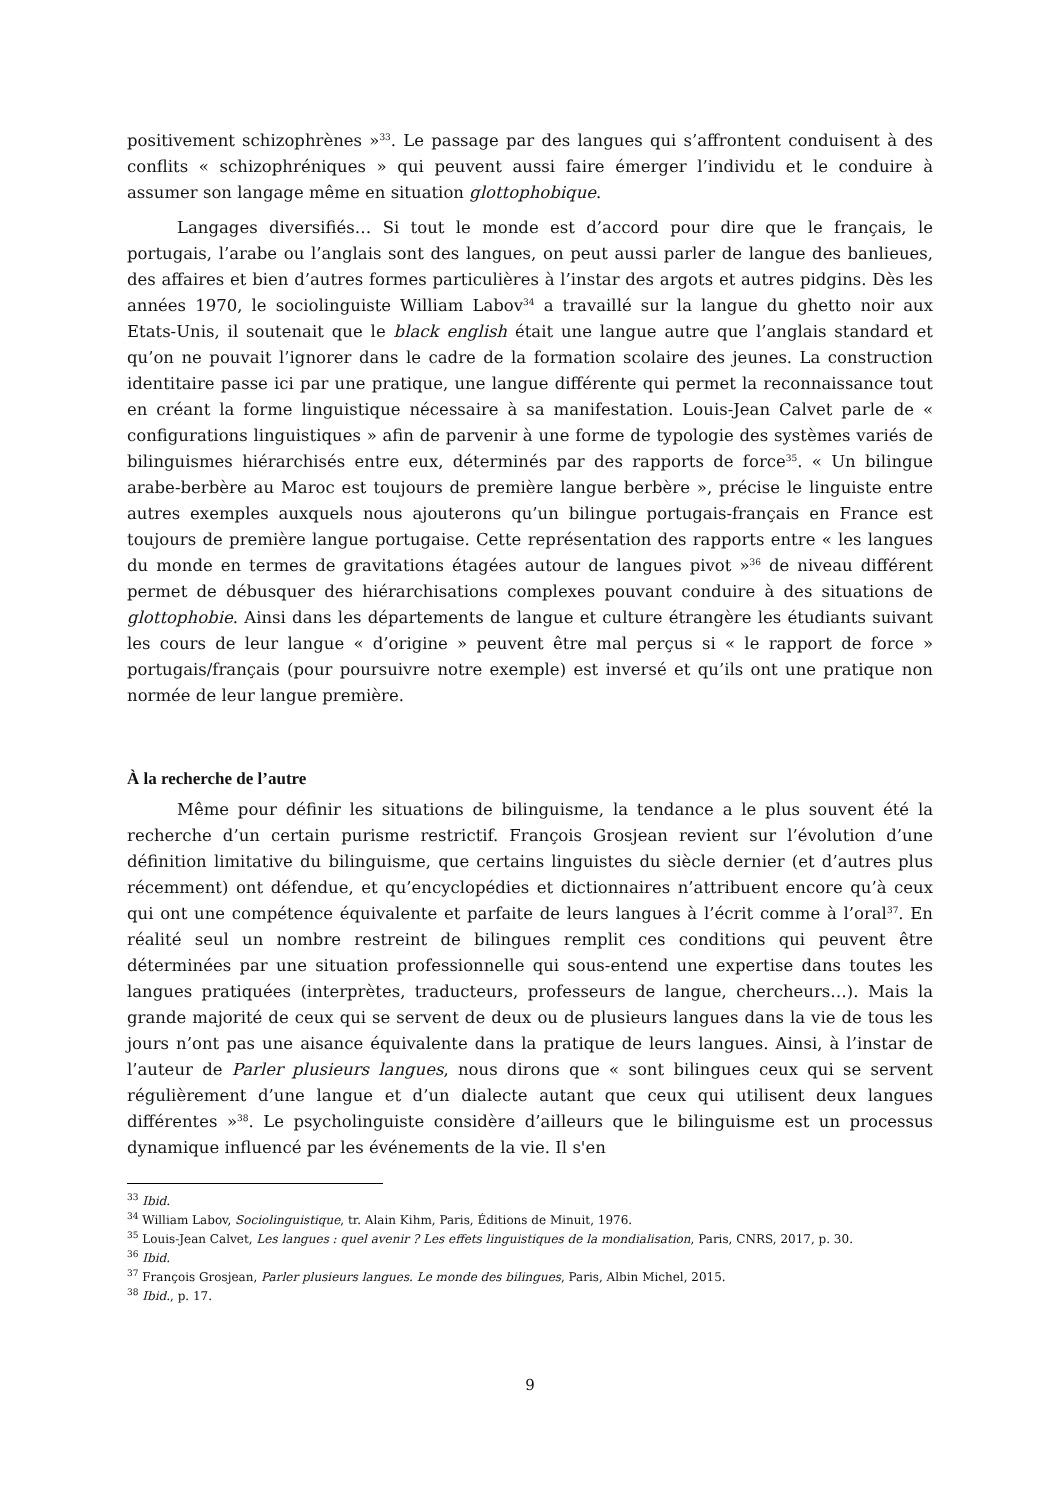positivement schizophrènes »<sup>33</sup>. Le passage par des langues qui s’affrontent conduisent à des conflits « schizophréniques » qui peuvent aussi faire émerger l’individu et le conduire à assumer son langage même en situation glottophobique.
Langages diversifiés… Si tout le monde est d’accord pour dire que le français, le portugais, l’arabe ou l’anglais sont des langues, on peut aussi parler de langue des banlieues, des affaires et bien d’autres formes particulières à l’instar des argots et autres pidgins. Dès les années 1970, le sociolinguiste William Labov<sup>34</sup> a travaillé sur la langue du ghetto noir aux Etats-Unis, il soutenait que le black english était une langue autre que l’anglais standard et qu’on ne pouvait l’ignorer dans le cadre de la formation scolaire des jeunes. La construction identitaire passe ici par une pratique, une langue différente qui permet la reconnaissance tout en créant la forme linguistique nécessaire à sa manifestation. Louis-Jean Calvet parle de « configurations linguistiques » afin de parvenir à une forme de typologie des systèmes variés de bilinguismes hiérarchisés entre eux, déterminés par des rapports de force<sup>35</sup>. « Un bilingue arabe-berbère au Maroc est toujours de première langue berbère », précise le linguiste entre autres exemples auxquels nous ajouterons qu’un bilingue portugais-français en France est toujours de première langue portugaise. Cette représentation des rapports entre « les langues du monde en termes de gravitations étagées autour de langues pivot »<sup>36</sup> de niveau différent permet de débusquer des hiérarchisations complexes pouvant conduire à des situations de glottophobie. Ainsi dans les départements de langue et culture étrangère les étudiants suivant les cours de leur langue « d’origine » peuvent être mal perçus si « le rapport de force » portugais/français (pour poursuivre notre exemple) est inversé et qu’ils ont une pratique non normée de leur langue première.
À la recherche de l’autre
Même pour définir les situations de bilinguisme, la tendance a le plus souvent été la recherche d’un certain purisme restrictif. François Grosjean revient sur l’évolution d’une définition limitative du bilinguisme, que certains linguistes du siècle dernier (et d’autres plus récemment) ont défendue, et qu’encyclopédies et dictionnaires n’attribuent encore qu’à ceux qui ont une compétence équivalente et parfaite de leurs langues à l’écrit comme à l’oral<sup>37</sup>. En réalité seul un nombre restreint de bilingues remplit ces conditions qui peuvent être déterminées par une situation professionnelle qui sous-entend une expertise dans toutes les langues pratiquées (interprètes, traducteurs, professeurs de langue, chercheurs…). Mais la grande majorité de ceux qui se servent de deux ou de plusieurs langues dans la vie de tous les jours n’ont pas une aisance équivalente dans la pratique de leurs langues. Ainsi, à l’instar de l’auteur de Parler plusieurs langues, nous dirons que « sont bilingues ceux qui se servent régulièrement d’une langue et d’un dialecte autant que ceux qui utilisent deux langues différentes »<sup>38</sup>. Le psycholinguiste considère d’ailleurs que le bilinguisme est un processus dynamique influencé par les événements de la vie. Il s'en
<sup>33</sup> Ibid.
<sup>34</sup> William Labov, Sociolinguistique, tr. Alain Kihm, Paris, Éditions de Minuit, 1976.
<sup>35</sup> Louis-Jean Calvet, Les langues : quel avenir ? Les effets linguistiques de la mondialisation, Paris, CNRS, 2017, p. 30.
<sup>36</sup> Ibid.
<sup>37</sup> François Grosjean, Parler plusieurs langues. Le monde des bilingues, Paris, Albin Michel, 2015.
<sup>38</sup> Ibid., p. 17.
9